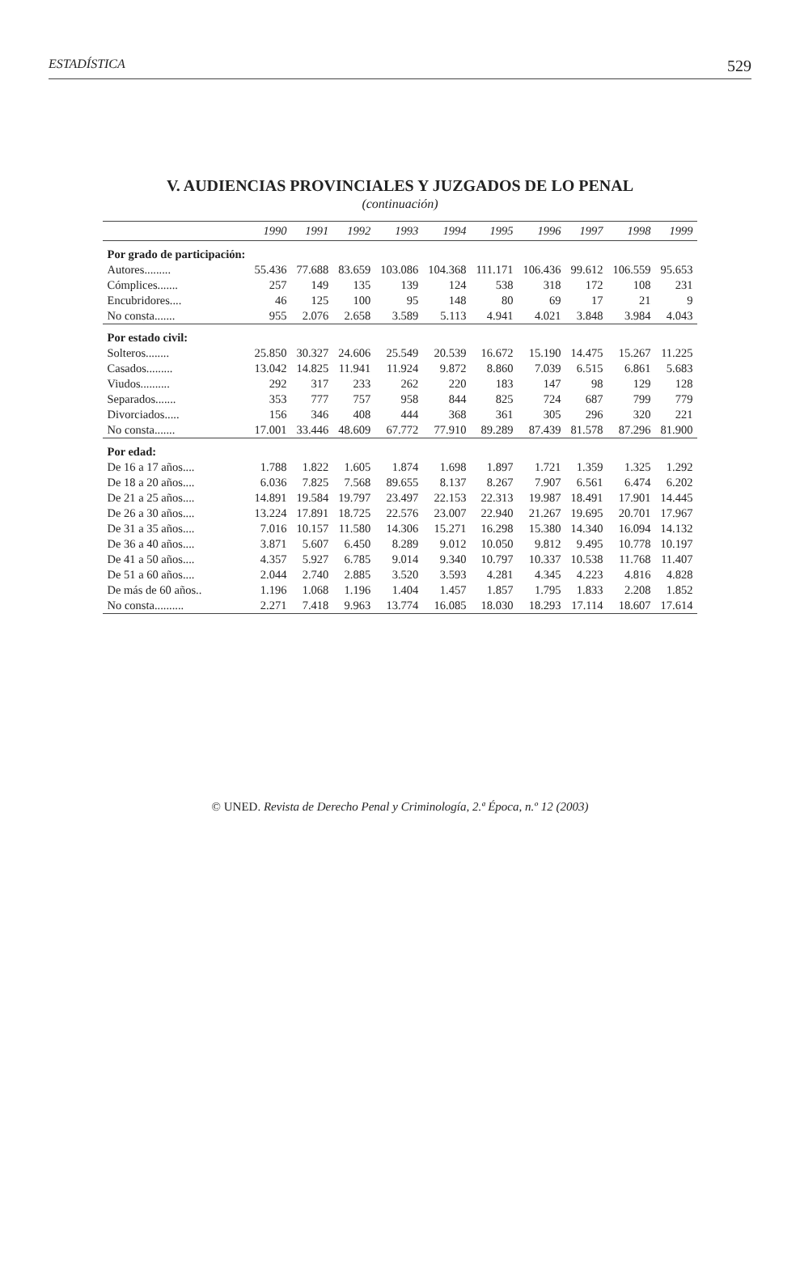ESTADÍSTICA 529
V. AUDIENCIAS PROVINCIALES Y JUZGADOS DE LO PENAL
(continuación)
| | 1990 | 1991 | 1992 | 1993 | 1994 | 1995 | 1996 | 1997 | 1998 | 1999 |
| --- | --- | --- | --- | --- | --- | --- | --- | --- | --- | --- |
| Por grado de participación: | | | | | | | | | | |
| Autores......... | 55.436 | 77.688 | 83.659 | 103.086 | 104.368 | 111.171 | 106.436 | 99.612 | 106.559 | 95.653 |
| Cómplices....... | 257 | 149 | 135 | 139 | 124 | 538 | 318 | 172 | 108 | 231 |
| Encubridores.... | 46 | 125 | 100 | 95 | 148 | 80 | 69 | 17 | 21 | 9 |
| No consta....... | 955 | 2.076 | 2.658 | 3.589 | 5.113 | 4.941 | 4.021 | 3.848 | 3.984 | 4.043 |
| Por estado civil: | | | | | | | | | | |
| Solteros........ | 25.850 | 30.327 | 24.606 | 25.549 | 20.539 | 16.672 | 15.190 | 14.475 | 15.267 | 11.225 |
| Casados......... | 13.042 | 14.825 | 11.941 | 11.924 | 9.872 | 8.860 | 7.039 | 6.515 | 6.861 | 5.683 |
| Viudos.......... | 292 | 317 | 233 | 262 | 220 | 183 | 147 | 98 | 129 | 128 |
| Separados....... | 353 | 777 | 757 | 958 | 844 | 825 | 724 | 687 | 799 | 779 |
| Divorciados..... | 156 | 346 | 408 | 444 | 368 | 361 | 305 | 296 | 320 | 221 |
| No consta....... | 17.001 | 33.446 | 48.609 | 67.772 | 77.910 | 89.289 | 87.439 | 81.578 | 87.296 | 81.900 |
| Por edad: | | | | | | | | | | |
| De 16 a 17 años.... | 1.788 | 1.822 | 1.605 | 1.874 | 1.698 | 1.897 | 1.721 | 1.359 | 1.325 | 1.292 |
| De 18 a 20 años.... | 6.036 | 7.825 | 7.568 | 89.655 | 8.137 | 8.267 | 7.907 | 6.561 | 6.474 | 6.202 |
| De 21 a 25 años.... | 14.891 | 19.584 | 19.797 | 23.497 | 22.153 | 22.313 | 19.987 | 18.491 | 17.901 | 14.445 |
| De 26 a 30 años.... | 13.224 | 17.891 | 18.725 | 22.576 | 23.007 | 22.940 | 21.267 | 19.695 | 20.701 | 17.967 |
| De 31 a 35 años.... | 7.016 | 10.157 | 11.580 | 14.306 | 15.271 | 16.298 | 15.380 | 14.340 | 16.094 | 14.132 |
| De 36 a 40 años.... | 3.871 | 5.607 | 6.450 | 8.289 | 9.012 | 10.050 | 9.812 | 9.495 | 10.778 | 10.197 |
| De 41 a 50 años.... | 4.357 | 5.927 | 6.785 | 9.014 | 9.340 | 10.797 | 10.337 | 10.538 | 11.768 | 11.407 |
| De 51 a 60 años.... | 2.044 | 2.740 | 2.885 | 3.520 | 3.593 | 4.281 | 4.345 | 4.223 | 4.816 | 4.828 |
| De más de 60 años.. | 1.196 | 1.068 | 1.196 | 1.404 | 1.457 | 1.857 | 1.795 | 1.833 | 2.208 | 1.852 |
| No consta.......... | 2.271 | 7.418 | 9.963 | 13.774 | 16.085 | 18.030 | 18.293 | 17.114 | 18.607 | 17.614 |
© UNED. Revista de Derecho Penal y Criminología, 2.ª Época, n.º 12 (2003)